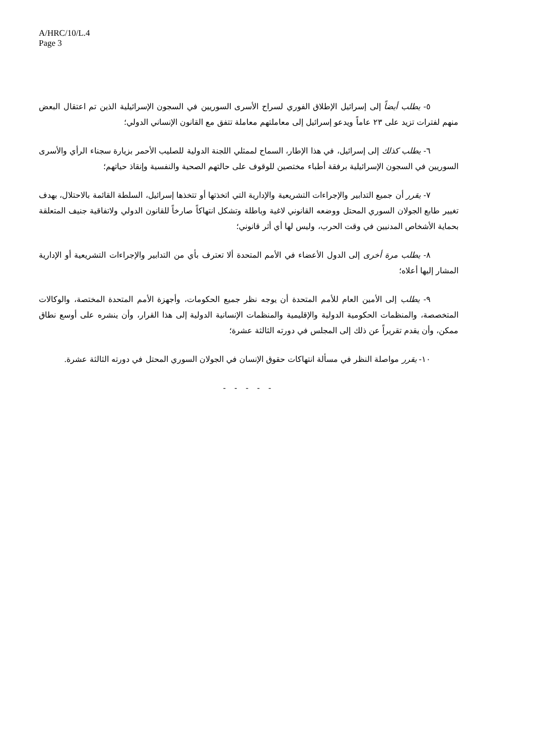A/HRC/10/L.4
Page 3
٥- يطلب أيضاً إلى إسرائيل الإطلاق الفوري لسراح الأسرى السوريين في السجون الإسرائيلية الذين تم اعتقال البعض منهم لفترات تزيد على ٢٣ عاماً ويدعو إسرائيل إلى معاملتهم معاملة تتفق مع القانون الإنساني الدولي؛
٦- يطلب كذلك إلى إسرائيل، في هذا الإطار، السماح لممثلي اللجنة الدولية للصليب الأحمر بزيارة سجناء الرأي والأسرى السوريين في السجون الإسرائيلية برفقة أطباء مختصين للوقوف على حالتهم الصحية والنفسية وإنقاذ حياتهم؛
٧- يقرر أن جميع التدابير والإجراءات التشريعية والإدارية التي اتخذتها أو تتخذها إسرائيل، السلطة القائمة بالاحتلال، بهدف تغيير طابع الجولان السوري المحتل ووضعه القانوني لاغية وباطلة وتشكل انتهاكاً صارخاً للقانون الدولي ولاتفاقية جنيف المتعلقة بحماية الأشخاص المدنيين في وقت الحرب، وليس لها أي أثر قانوني؛
٨- يطلب مرة أخرى إلى الدول الأعضاء في الأمم المتحدة ألا تعترف بأي من التدابير والإجراءات التشريعية أو الإدارية المشار إليها أعلاه؛
٩- يطلب إلى الأمين العام للأمم المتحدة أن يوجه نظر جميع الحكومات، وأجهزة الأمم المتحدة المختصة، والوكالات المتخصصة، والمنظمات الحكومية الدولية والإقليمية والمنظمات الإنسانية الدولية إلى هذا القرار، وأن ينشره على أوسع نطاق ممكن، وأن يقدم تقريراً عن ذلك إلى المجلس في دورته الثالثة عشرة؛
١٠- يقرر مواصلة النظر في مسألة انتهاكات حقوق الإنسان في الجولان السوري المحتل في دورته الثالثة عشرة.
- - - - -